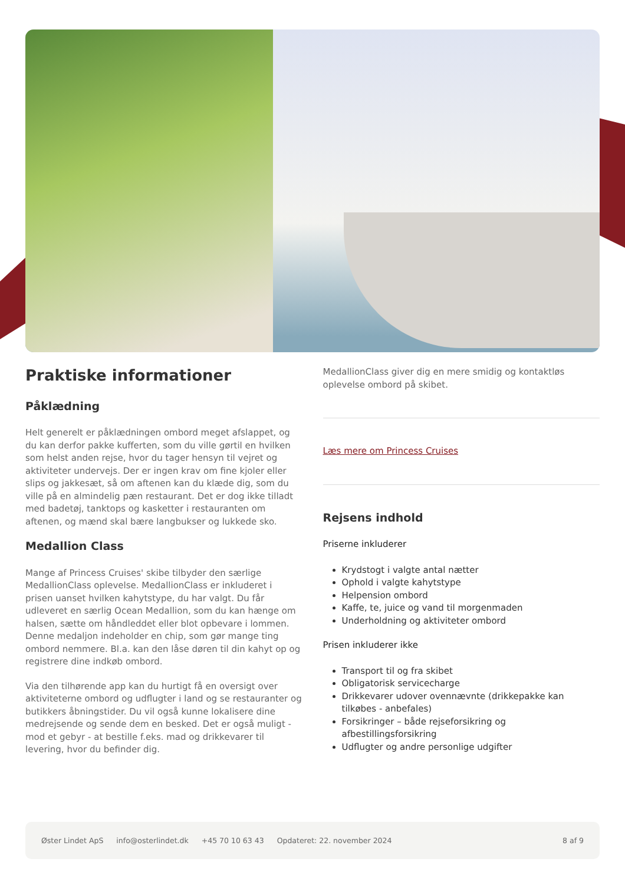Praktiske informationer
Påklædning
Helt generelt er påklædningen ombord meget afslappet, og du kan derfor pakke kufferten, som du ville gørtil en hvilken som helst anden rejse, hvor du tager hensyn til vejret og aktiviteter undervejs. Der er ingen krav om fine kjoler eller slips og jakkesæt, så om aftenen kan du klæde dig, som du ville på en almindelig pæn restaurant. Det er dog ikke tilladt med badetøj, tanktops og kasketter i restauranten om aftenen, og mænd skal bære langbukser og lukkede sko.
Medallion Class
Mange af Princess Cruises' skibe tilbyder den særlige MedallionClass oplevelse. MedallionClass er inkluderet i prisen uanset hvilken kahytstype, du har valgt. Du får udleveret en særlig Ocean Medallion, som du kan hænge om halsen, sætte om håndleddet eller blot opbevare i lommen. Denne medaljon indeholder en chip, som gør mange ting ombord nemmere. Bl.a. kan den låse døren til din kahyt op og registrere dine indkøb ombord.
Via den tilhørende app kan du hurtigt få en oversigt over aktiviteterne ombord og udflugter i land og se restauranter og butikkers åbningstider. Du vil også kunne lokalisere dine medrejsende og sende dem en besked. Det er også muligt - mod et gebyr - at bestille f.eks. mad og drikkevarer til levering, hvor du befinder dig.
MedallionClass giver dig en mere smidig og kontaktløs oplevelse ombord på skibet.
Læs mere om Princess Cruises
Rejsens indhold
Priserne inkluderer
Krydstogt i valgte antal nætter
Ophold i valgte kahytstype
Helpension ombord
Kaffe, te, juice og vand til morgenmaden
Underholdning og aktiviteter ombord
Prisen inkluderer ikke
Transport til og fra skibet
Obligatorisk servicecharge
Drikkevarer udover ovennævnte (drikkepakke kan tilkøbes - anbefales)
Forsikringer – både rejseforsikring og afbestillingsforsikring
Udflugter og andre personlige udgifter
Øster Lindet ApS info@osterlindet.dk +45 70 10 63 43 Opdateret: 22. november 2024 8 af 9